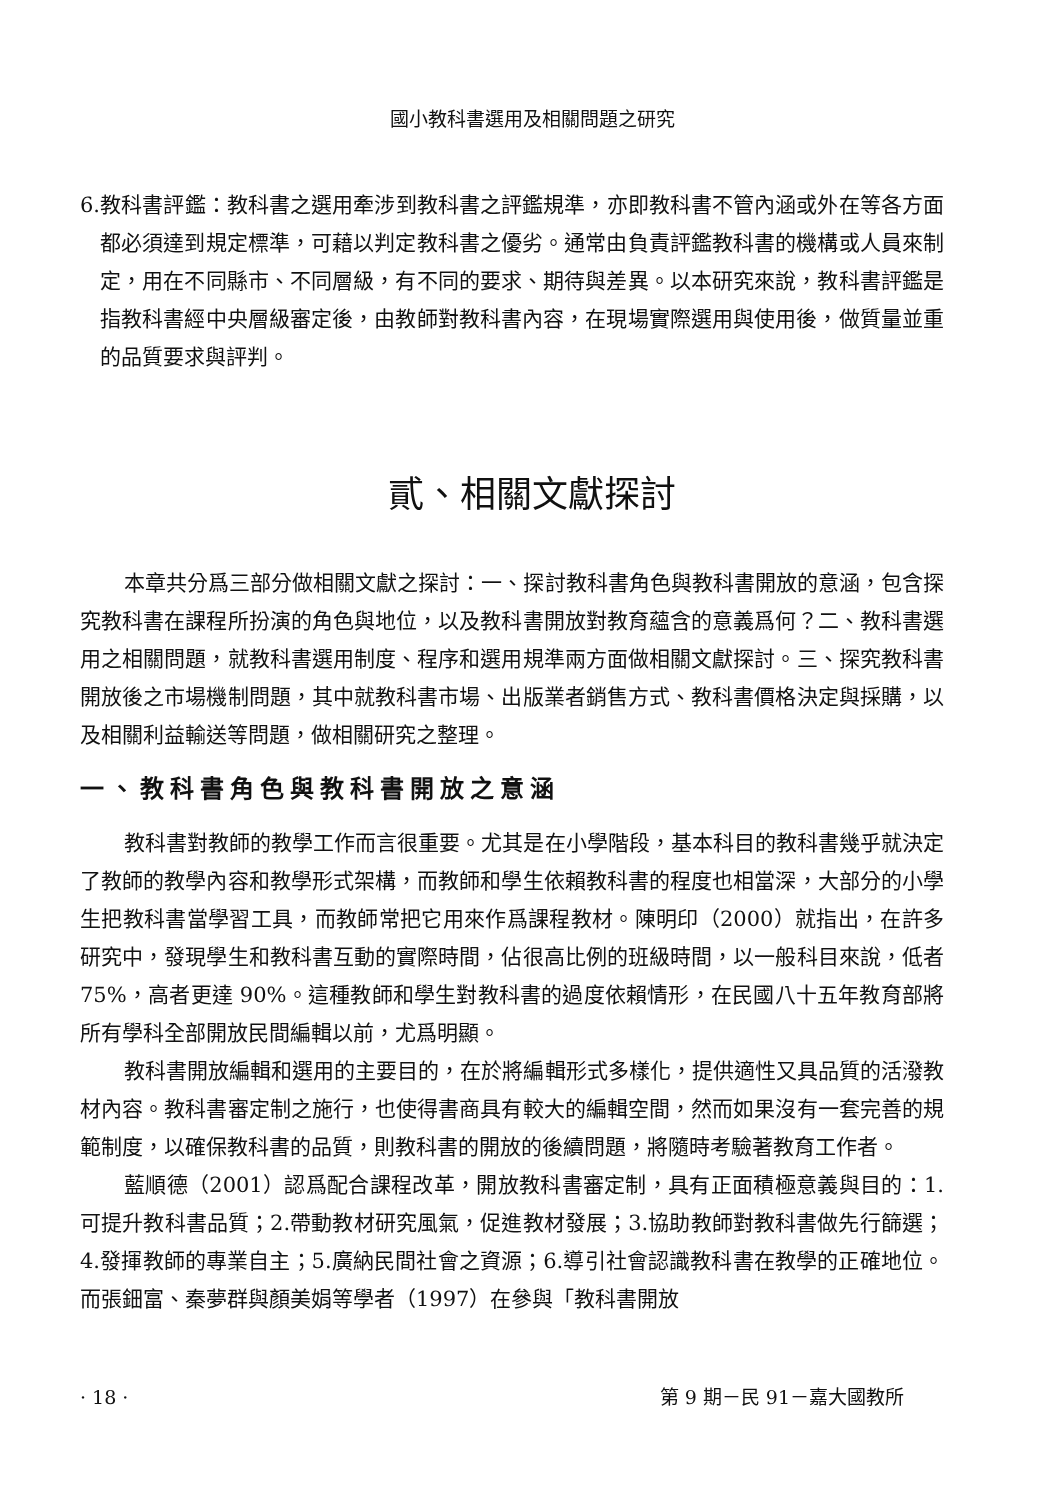國小教科書選用及相關問題之研究
6.教科書評鑑：教科書之選用牽涉到教科書之評鑑規準，亦即教科書不管內涵或外在等各方面都必須達到規定標準，可藉以判定教科書之優劣。通常由負責評鑑教科書的機構或人員來制定，用在不同縣市、不同層級，有不同的要求、期待與差異。以本研究來說，教科書評鑑是指教科書經中央層級審定後，由教師對教科書內容，在現場實際選用與使用後，做質量並重的品質要求與評判。
貳、相關文獻探討
本章共分爲三部分做相關文獻之探討：一、探討教科書角色與教科書開放的意涵，包含探究教科書在課程所扮演的角色與地位，以及教科書開放對教育蘊含的意義爲何？二、教科書選用之相關問題，就教科書選用制度、程序和選用規準兩方面做相關文獻探討。三、探究教科書開放後之市場機制問題，其中就教科書市場、出版業者銷售方式、教科書價格決定與採購，以及相關利益輸送等問題，做相關研究之整理。
一、教科書角色與教科書開放之意涵
教科書對教師的教學工作而言很重要。尤其是在小學階段，基本科目的教科書幾乎就決定了教師的教學內容和教學形式架構，而教師和學生依賴教科書的程度也相當深，大部分的小學生把教科書當學習工具，而教師常把它用來作爲課程教材。陳明印（2000）就指出，在許多研究中，發現學生和教科書互動的實際時間，佔很高比例的班級時間，以一般科目來說，低者 75%，高者更達 90%。這種教師和學生對教科書的過度依賴情形，在民國八十五年教育部將所有學科全部開放民間編輯以前，尤爲明顯。
教科書開放編輯和選用的主要目的，在於將編輯形式多樣化，提供適性又具品質的活潑教材內容。教科書審定制之施行，也使得書商具有較大的編輯空間，然而如果沒有一套完善的規範制度，以確保教科書的品質，則教科書的開放的後續問題，將隨時考驗著教育工作者。
藍順德（2001）認爲配合課程改革，開放教科書審定制，具有正面積極意義與目的：1.可提升教科書品質；2.帶動教材研究風氣，促進教材發展；3.協助教師對教科書做先行篩選；4.發揮教師的專業自主；5.廣納民間社會之資源；6.導引社會認識教科書在教學的正確地位。而張鈿富、秦夢群與顏美娟等學者（1997）在參與「教科書開放
· 18 · 第 9 期－民 91－嘉大國教所